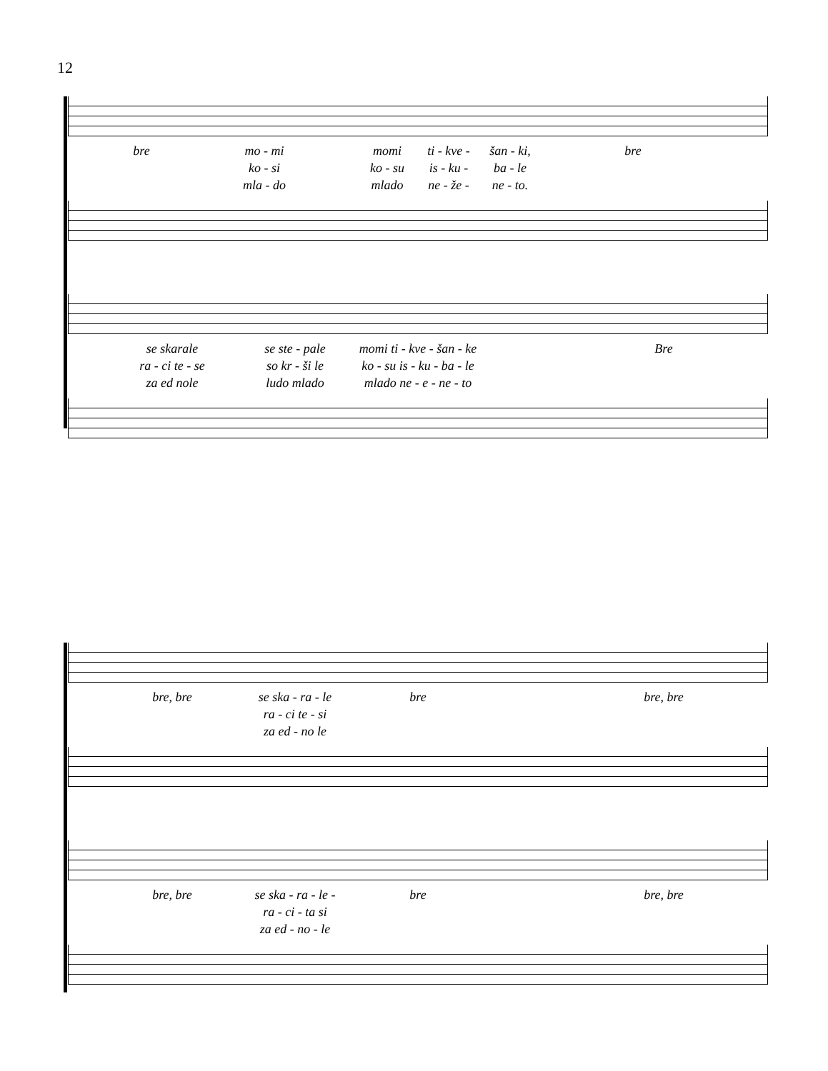12
bre mo - mi momi ti - kve - šan - ki, bre
ko - si ko - su is - ku - ba - le
mla - do mlado ne - že - ne - to.
se skarale se ste - pale momi ti - kve - šan - ke Bre
ra - ci te - se so kr - ši le ko - su is - ku - ba - le
za ed nole ludo mlado mlado ne - e - ne - to
bre, bre se ska - ra - le bre bre, bre
ra - ci te - si
za ed - no le
bre, bre se ska - ra - le - bre bre, bre
ra - ci - ta si
za ed - no - le